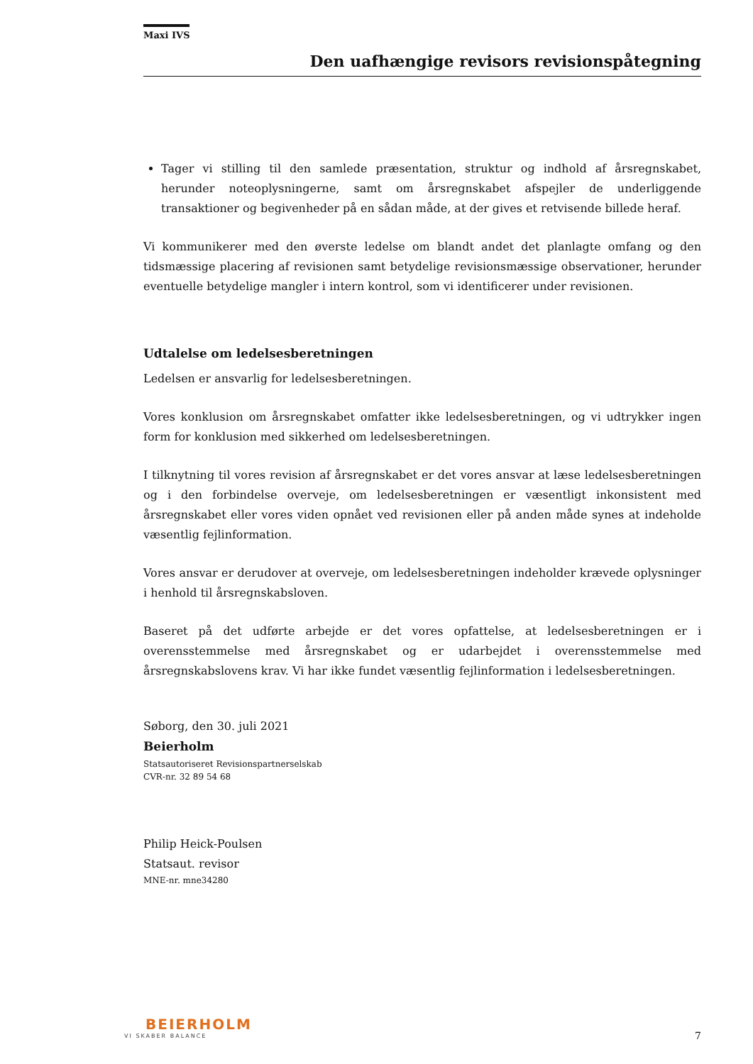Maxi IVS
Den uafhængige revisors revisionspåtegning
Tager vi stilling til den samlede præsentation, struktur og indhold af årsregnskabet, herunder noteoplysningerne, samt om årsregnskabet afspejler de underliggende transaktioner og begivenheder på en sådan måde, at der gives et retvisende billede heraf.
Vi kommunikerer med den øverste ledelse om blandt andet det planlagte omfang og den tidsmæssige placering af revisionen samt betydelige revisionsmæssige observationer, herunder eventuelle betydelige mangler i intern kontrol, som vi identificerer under revisionen.
Udtalelse om ledelsesberetningen
Ledelsen er ansvarlig for ledelsesberetningen.
Vores konklusion om årsregnskabet omfatter ikke ledelsesberetningen, og vi udtrykker ingen form for konklusion med sikkerhed om ledelsesberetningen.
I tilknytning til vores revision af årsregnskabet er det vores ansvar at læse ledelsesberetningen og i den forbindelse overveje, om ledelsesberetningen er væsentligt inkonsistent med årsregnskabet eller vores viden opnået ved revisionen eller på anden måde synes at indeholde væsentlig fejlinformation.
Vores ansvar er derudover at overveje, om ledelsesberetningen indeholder krævede oplysninger i henhold til årsregnskabsloven.
Baseret på det udførte arbejde er det vores opfattelse, at ledelsesberetningen er i overensstemmelse med årsregnskabet og er udarbejdet i overensstemmelse med årsregnskabslovens krav. Vi har ikke fundet væsentlig fejlinformation i ledelsesberetningen.
Søborg, den 30. juli 2021
Beierholm
Statsautoriseret Revisionspartnerselskab
CVR-nr. 32 89 54 68
Philip Heick-Poulsen
Statsaut. revisor
MNE-nr. mne34280
BEIERHOLM
VI SKABER BALANCE
7